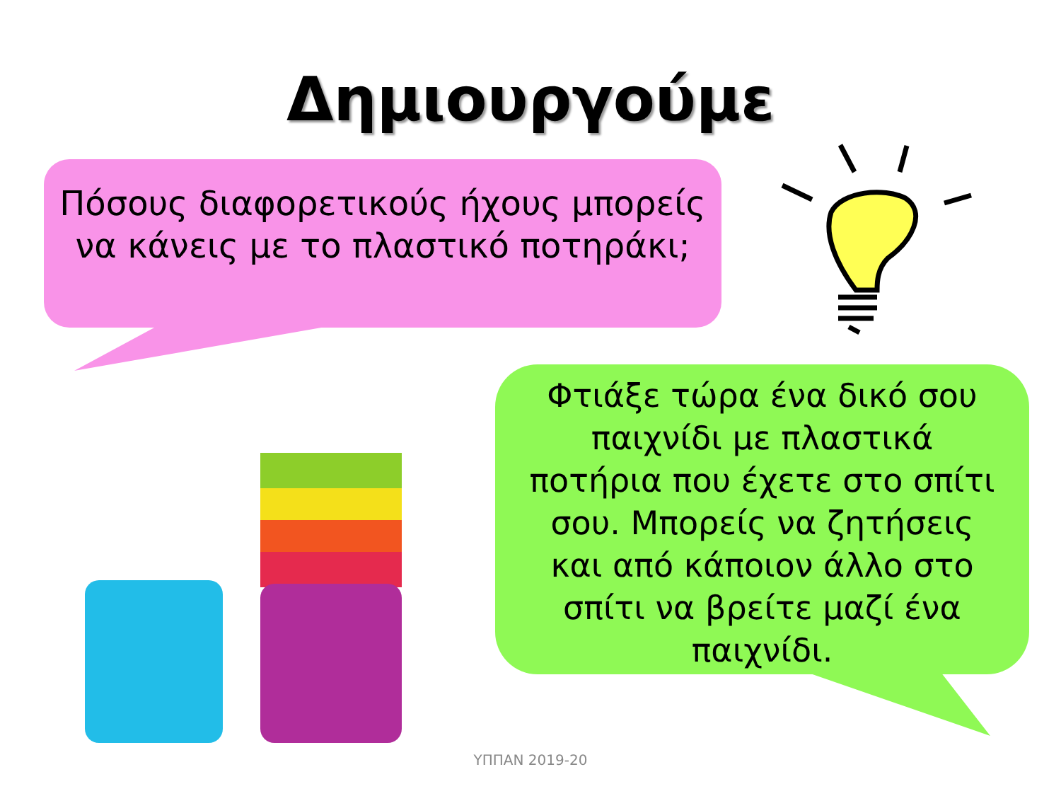Δημιουργούμε
Πόσους διαφορετικούς ήχους μπορείς να κάνεις με το πλαστικό ποτηράκι;
Φτιάξε τώρα ένα δικό σου παιχνίδι με πλαστικά ποτήρια που έχετε στο σπίτι σου. Μπορείς να ζητήσεις και από κάποιον άλλο στο σπίτι να βρείτε μαζί ένα παιχνίδι.
ΥΠΠΑΝ 2019-20